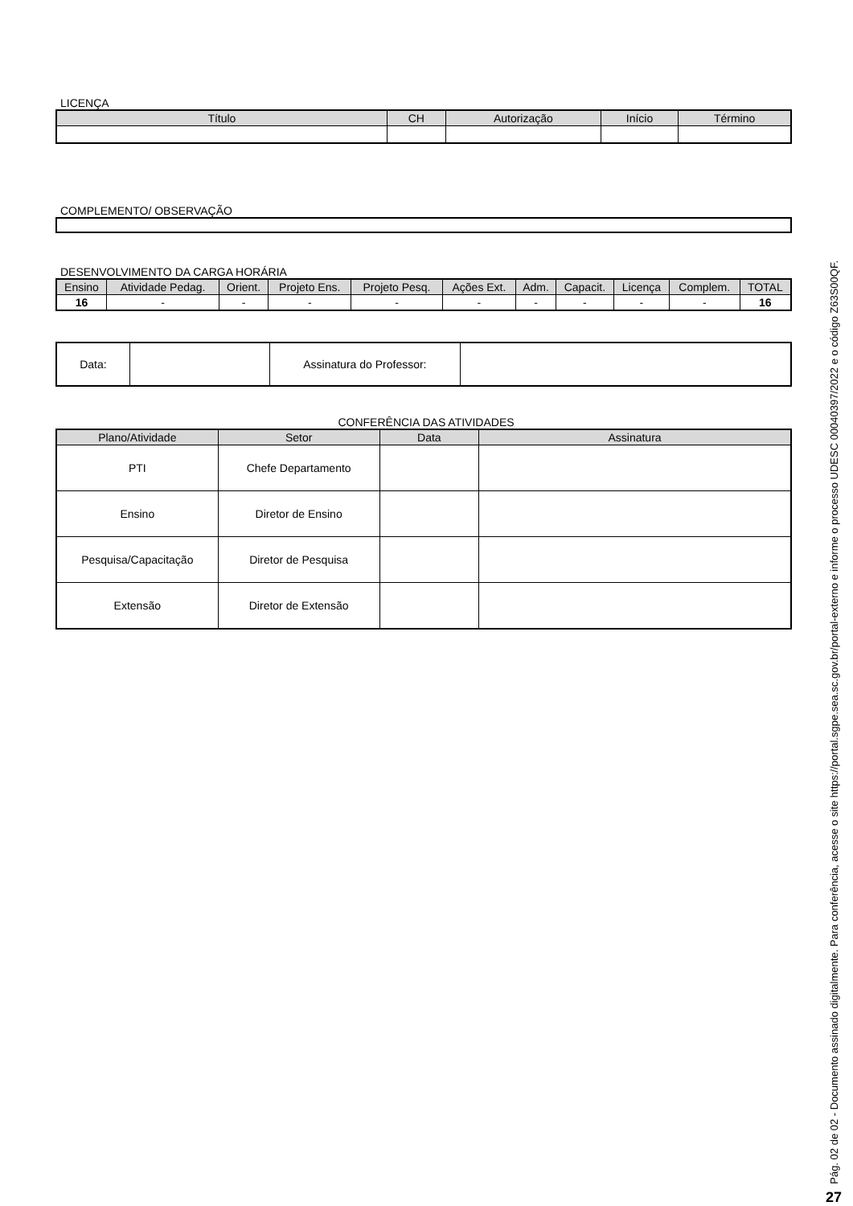LICENÇA
| Título | CH | Autorização | Início | Término |
| --- | --- | --- | --- | --- |
COMPLEMENTO/ OBSERVAÇÃO
DESENVOLVIMENTO DA CARGA HORÁRIA
| Ensino | Atividade Pedag. | Orient. | Projeto Ens. | Projeto Pesq. | Ações Ext. | Adm. | Capacit. | Licença | Complem. | TOTAL |
| --- | --- | --- | --- | --- | --- | --- | --- | --- | --- | --- |
| 16 | - | - | - | - | - | - | - | - | - | 16 |
| Data: | | Assinatura do Professor: | |
CONFERÊNCIA DAS ATIVIDADES
| Plano/Atividade | Setor | Data | Assinatura |
| --- | --- | --- | --- |
| PTI | Chefe Departamento | | |
| Ensino | Diretor de Ensino | | |
| Pesquisa/Capacitação | Diretor de Pesquisa | | |
| Extensão | Diretor de Extensão | | |
Pág. 02 de 02 - Documento assinado digitalmente. Para conferência, acesse o site https://portal.sgpe.sea.sc.gov.br/portal-externo e informe o processo UDESC 00040397/2022 e o código Z63S00QF.
27